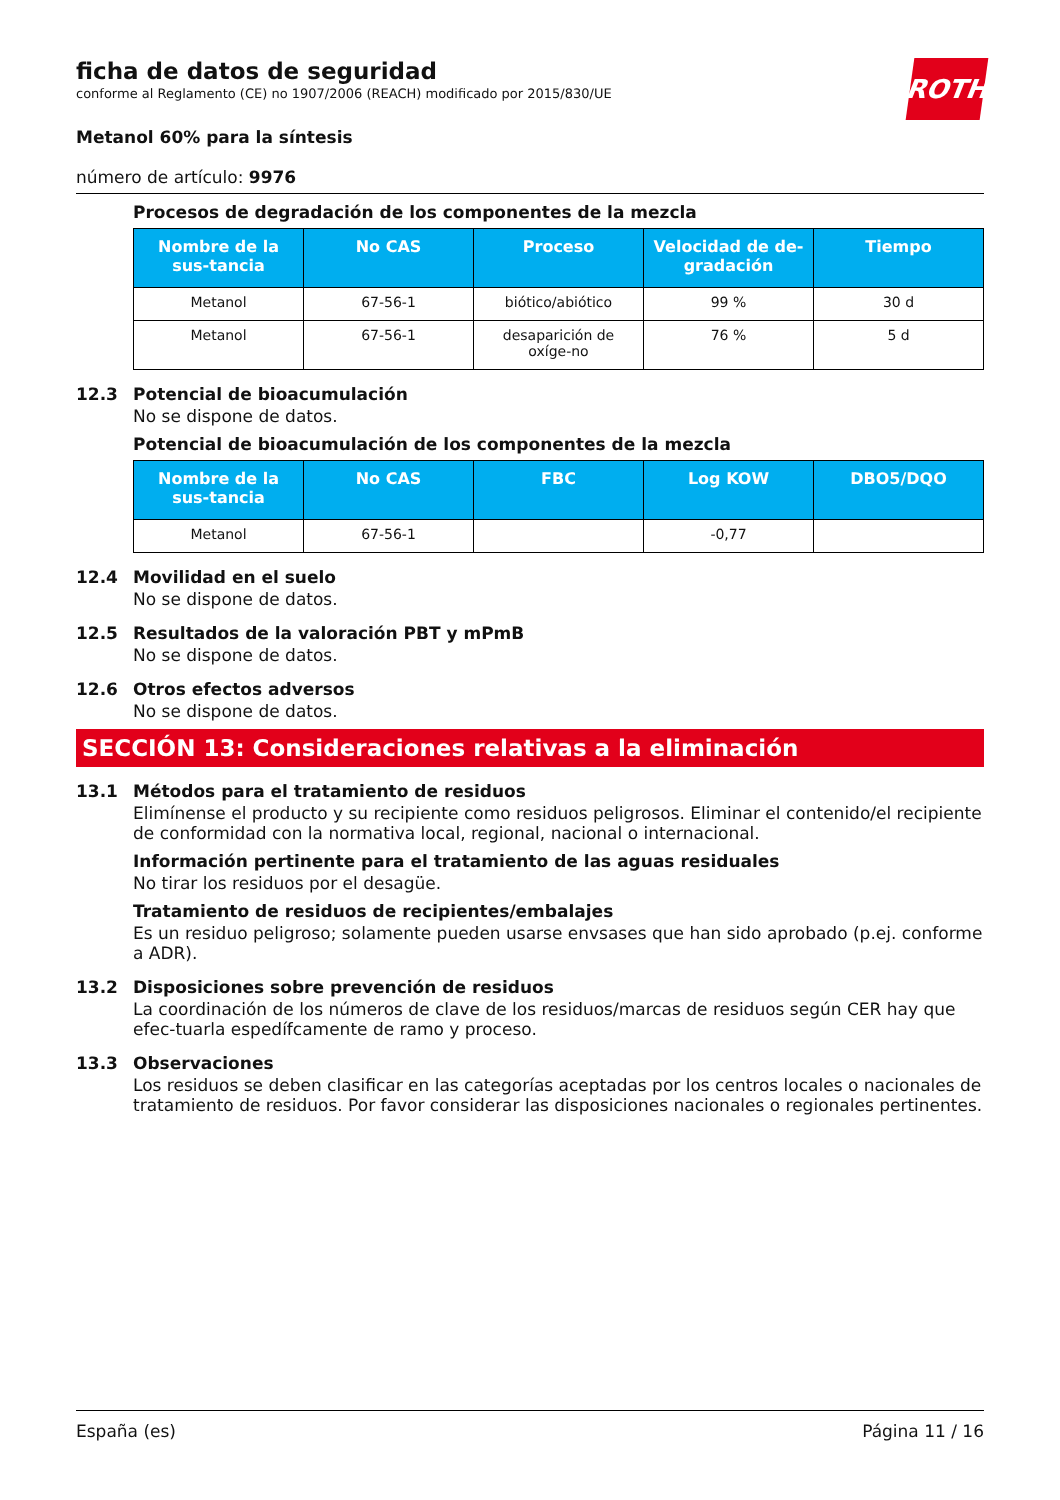ROTH
ficha de datos de seguridad
conforme al Reglamento (CE) no 1907/2006 (REACH) modificado por 2015/830/UE
Metanol 60% para la síntesis
número de artículo: 9976
Procesos de degradación de los componentes de la mezcla
| Nombre de la sus-tancia | No CAS | Proceso | Velocidad de de-gradación | Tiempo |
| --- | --- | --- | --- | --- |
| Metanol | 67-56-1 | biótico/abiótico | 99 % | 30 d |
| Metanol | 67-56-1 | desaparición de oxíge-no | 76 % | 5 d |
12.3 Potencial de bioacumulación
No se dispone de datos.
Potencial de bioacumulación de los componentes de la mezcla
| Nombre de la sus-tancia | No CAS | FBC | Log KOW | DBO5/DQO |
| --- | --- | --- | --- | --- |
| Metanol | 67-56-1 | | -0,77 | |
12.4 Movilidad en el suelo
No se dispone de datos.
12.5 Resultados de la valoración PBT y mPmB
No se dispone de datos.
12.6 Otros efectos adversos
No se dispone de datos.
SECCIÓN 13: Consideraciones relativas a la eliminación
13.1 Métodos para el tratamiento de residuos
Elimínense el producto y su recipiente como residuos peligrosos. Eliminar el contenido/el recipiente de conformidad con la normativa local, regional, nacional o internacional.
Información pertinente para el tratamiento de las aguas residuales
No tirar los residuos por el desagüe.
Tratamiento de residuos de recipientes/embalajes
Es un residuo peligroso; solamente pueden usarse envsases que han sido aprobado (p.ej. conforme a ADR).
13.2 Disposiciones sobre prevención de residuos
La coordinación de los números de clave de los residuos/marcas de residuos según CER hay que efec-tuarla espedífcamente de ramo y proceso.
13.3 Observaciones
Los residuos se deben clasificar en las categorías aceptadas por los centros locales o nacionales de tratamiento de residuos. Por favor considerar las disposiciones nacionales o regionales pertinentes.
España (es) Página 11 / 16